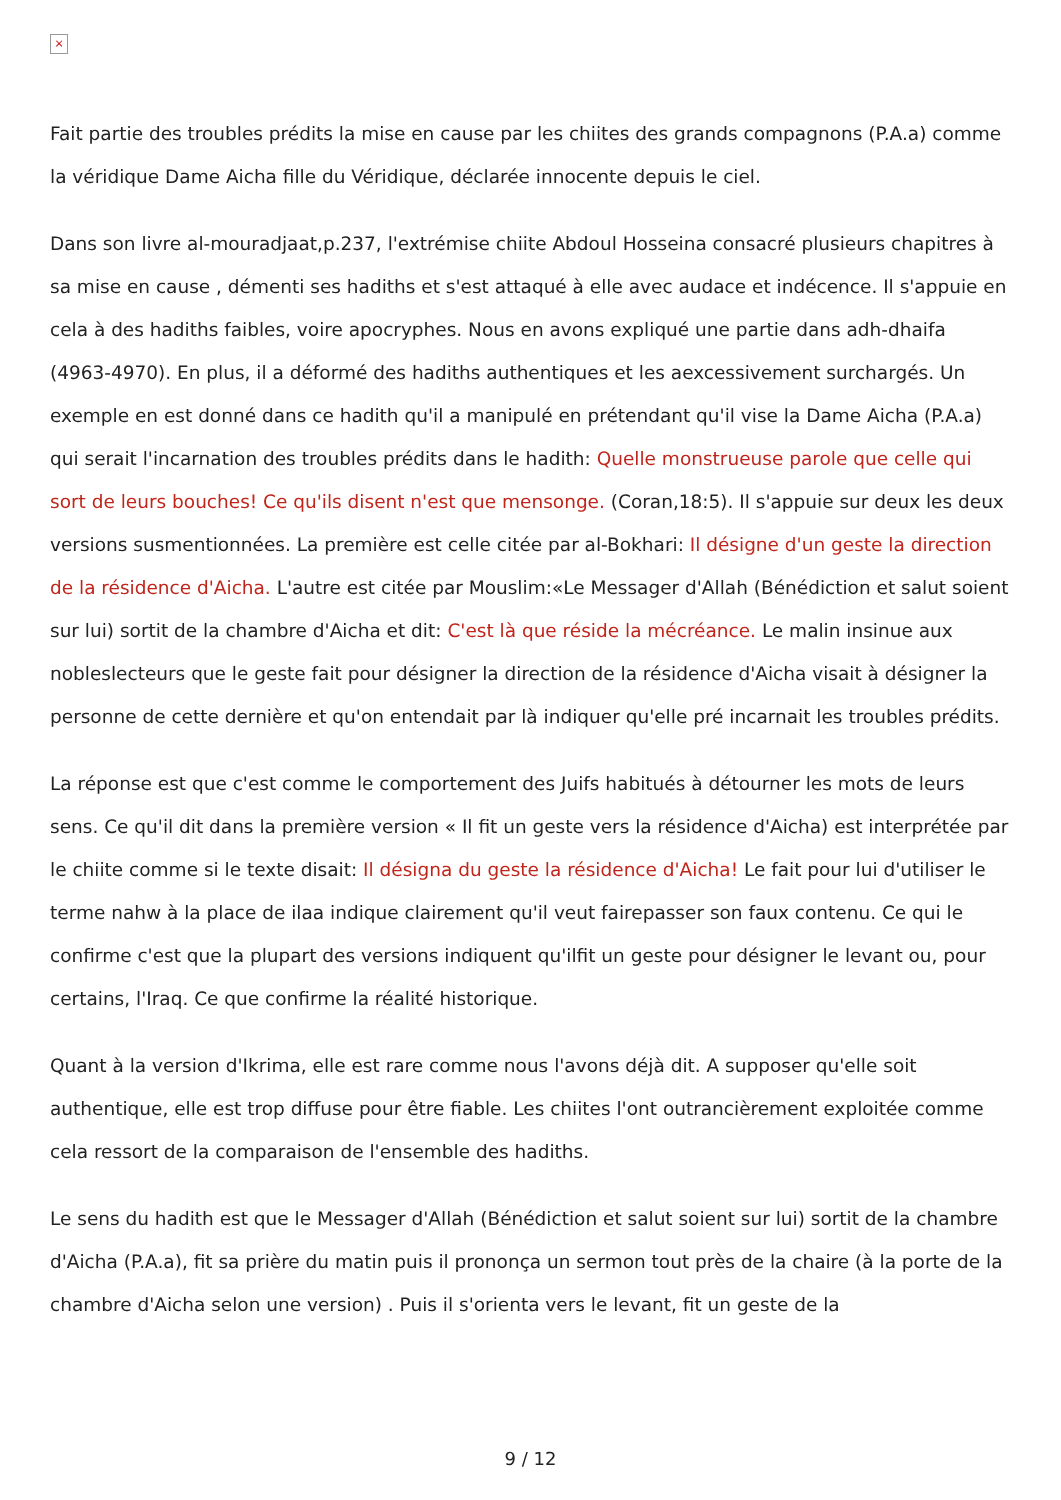×
Fait partie des troubles prédits la mise en cause par les chiites des grands compagnons (P.A.a) comme la véridique Dame Aicha fille du Véridique, déclarée innocente depuis le ciel.
Dans son livre al-mouradjaat,p.237, l'extrémise chiite Abdoul Hosseina consacré plusieurs chapitres à sa mise en cause , démenti ses hadiths et s'est attaqué à elle avec audace et indécence. Il s'appuie en cela à des hadiths faibles, voire apocryphes. Nous en avons expliqué une partie dans adh-dhaifa (4963-4970). En plus, il a déformé des hadiths authentiques et les aexcessivement surchargés. Un exemple en est donné dans ce hadith qu'il a manipulé en prétendant qu'il vise la Dame Aicha (P.A.a) qui serait l'incarnation des troubles prédits dans le hadith: Quelle monstrueuse parole que celle qui sort de leurs bouches! Ce qu'ils disent n'est que mensonge. (Coran,18:5). Il s'appuie sur deux les deux versions susmentionnées. La première est celle citée par al-Bokhari: Il désigne d'un geste la direction de la résidence d'Aicha. L'autre est citée par Mouslim:«Le Messager d'Allah (Bénédiction et salut soient sur lui) sortit de la chambre d'Aicha et dit: C'est là que réside la mécréance. Le malin insinue aux nobleslecteurs que le geste fait pour désigner la direction de la résidence d'Aicha visait à désigner la personne de cette dernière et qu'on entendait par là indiquer qu'elle pré incarnait les troubles prédits.
La réponse est que c'est comme le comportement des Juifs habitués à détourner les mots de leurs sens. Ce qu'il dit dans la première version « Il fit un geste vers la résidence d'Aicha) est interprétée par le chiite comme si le texte disait: Il désigna du geste la résidence d'Aicha! Le fait pour lui d'utiliser le terme nahw à la place de ilaa indique clairement qu'il veut fairepasser son faux contenu. Ce qui le confirme c'est que la plupart des versions indiquent qu'ilfit un geste pour désigner le levant ou, pour certains, l'Iraq. Ce que confirme la réalité historique.
Quant à la version d'Ikrima, elle est rare comme nous l'avons déjà dit. A supposer qu'elle soit authentique, elle est trop diffuse pour être fiable. Les chiites l'ont outrancièrement exploitée comme cela ressort de la comparaison de l'ensemble des hadiths.
Le sens du hadith est que le Messager d'Allah (Bénédiction et salut soient sur lui) sortit de la chambre d'Aicha (P.A.a), fit sa prière du matin puis il prononça un sermon tout près de la chaire (à la porte de la chambre d'Aicha selon une version) . Puis il s'orienta vers le levant, fit un geste de la
9 / 12